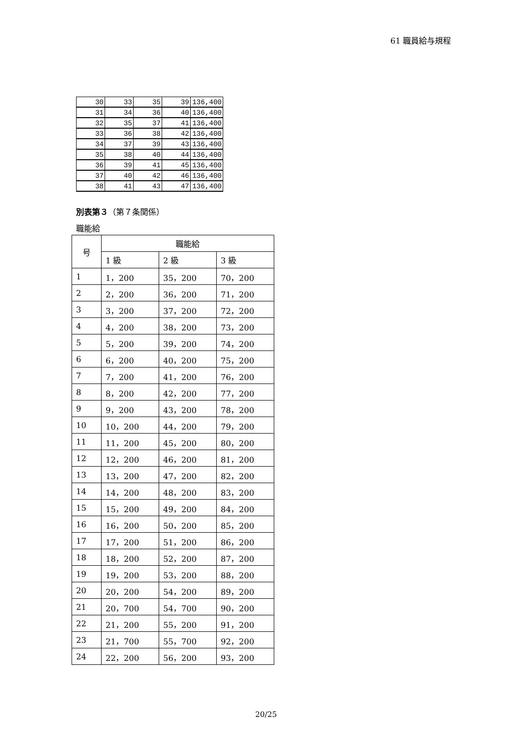61 職員給与規程
| 30 | 33 | 35 | 39 | 136,400 |
| 31 | 34 | 36 | 40 | 136,400 |
| 32 | 35 | 37 | 41 | 136,400 |
| 33 | 36 | 38 | 42 | 136,400 |
| 34 | 37 | 39 | 43 | 136,400 |
| 35 | 38 | 40 | 44 | 136,400 |
| 36 | 39 | 41 | 45 | 136,400 |
| 37 | 40 | 42 | 46 | 136,400 |
| 38 | 41 | 43 | 47 | 136,400 |
別表第３（第７条関係）
職能給
| 号 | 職能給 | | |
| --- | --- | --- | --- |
| | 1 級 | 2 級 | 3 級 |
| 1 | 1，200 | 35，200 | 70，200 |
| 2 | 2，200 | 36，200 | 71，200 |
| 3 | 3，200 | 37，200 | 72，200 |
| 4 | 4，200 | 38，200 | 73，200 |
| 5 | 5，200 | 39，200 | 74，200 |
| 6 | 6，200 | 40，200 | 75，200 |
| 7 | 7，200 | 41，200 | 76，200 |
| 8 | 8，200 | 42，200 | 77，200 |
| 9 | 9，200 | 43，200 | 78，200 |
| 10 | 10，200 | 44，200 | 79，200 |
| 11 | 11，200 | 45，200 | 80，200 |
| 12 | 12，200 | 46，200 | 81，200 |
| 13 | 13，200 | 47，200 | 82，200 |
| 14 | 14，200 | 48，200 | 83，200 |
| 15 | 15，200 | 49，200 | 84，200 |
| 16 | 16，200 | 50，200 | 85，200 |
| 17 | 17，200 | 51，200 | 86，200 |
| 18 | 18，200 | 52，200 | 87，200 |
| 19 | 19，200 | 53，200 | 88，200 |
| 20 | 20，200 | 54，200 | 89，200 |
| 21 | 20，700 | 54，700 | 90，200 |
| 22 | 21，200 | 55，200 | 91，200 |
| 23 | 21，700 | 55，700 | 92，200 |
| 24 | 22，200 | 56，200 | 93，200 |
20/25